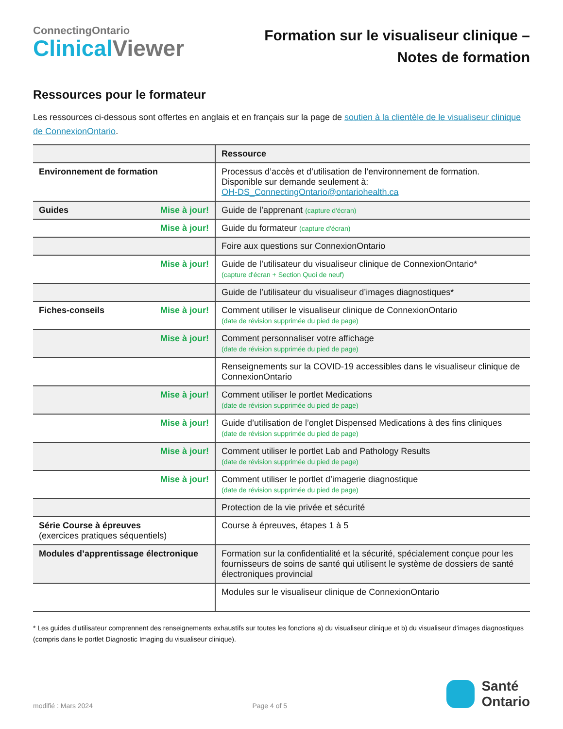ConnectingOntario
Clinical Viewer
Formation sur le visualiseur clinique –
Notes de formation
Ressources pour le formateur
Les ressources ci-dessous sont offertes en anglais et en français sur la page de soutien à la clientèle de le visualiseur clinique de ConnexionOntario.
| | Ressource |
| --- | --- |
| Environnement de formation | Processus d’accès et d’utilisation de l’environnement de formation. Disponible sur demande seulement à: OH-DS_ConnectingOntario@ontariohealth.ca |
| Guides Mise à jour! | Guide de l’apprenant (capture d'écran) |
| Mise à jour! | Guide du formateur (capture d'écran) |
| | Foire aux questions sur ConnexionOntario |
| Mise à jour! | Guide de l’utilisateur du visualiseur clinique de ConnexionOntario* (capture d'écran + Section Quoi de neuf) |
| | Guide de l’utilisateur du visualiseur d’images diagnostiques* |
| Fiches-conseils Mise à jour! | Comment utiliser le visualiseur clinique de ConnexionOntario (date de révision supprimée du pied de page) |
| Mise à jour! | Comment personnaliser votre affichage (date de révision supprimée du pied de page) |
| | Renseignements sur la COVID-19 accessibles dans le visualiseur clinique de ConnexionOntario |
| Mise à jour! | Comment utiliser le portlet Medications (date de révision supprimée du pied de page) |
| Mise à jour! | Guide d’utilisation de l’onglet Dispensed Medications à des fins cliniques (date de révision supprimée du pied de page) |
| Mise à jour! | Comment utiliser le portlet Lab and Pathology Results (date de révision supprimée du pied de page) |
| Mise à jour! | Comment utiliser le portlet d’imagerie diagnostique (date de révision supprimée du pied de page) |
| | Protection de la vie privée et sécurité |
| Série Course à épreuves (exercices pratiques séquentiels) | Course à épreuves, étapes 1 à 5 |
| Modules d’apprentissage électronique | Formation sur la confidentialité et la sécurité, spécialement conçue pour les fournisseurs de soins de santé qui utilisent le système de dossiers de santé électroniques provincial |
| | Modules sur le visualiseur clinique de ConnexionOntario |
* Les guides d’utilisateur comprennent des renseignements exhaustifs sur toutes les fonctions a) du visualiseur clinique et b) du visualiseur d’images diagnostiques (compris dans le portlet Diagnostic Imaging du visualiseur clinique).
modifié : Mars 2024 Page 4 of 5
Santé
Ontario